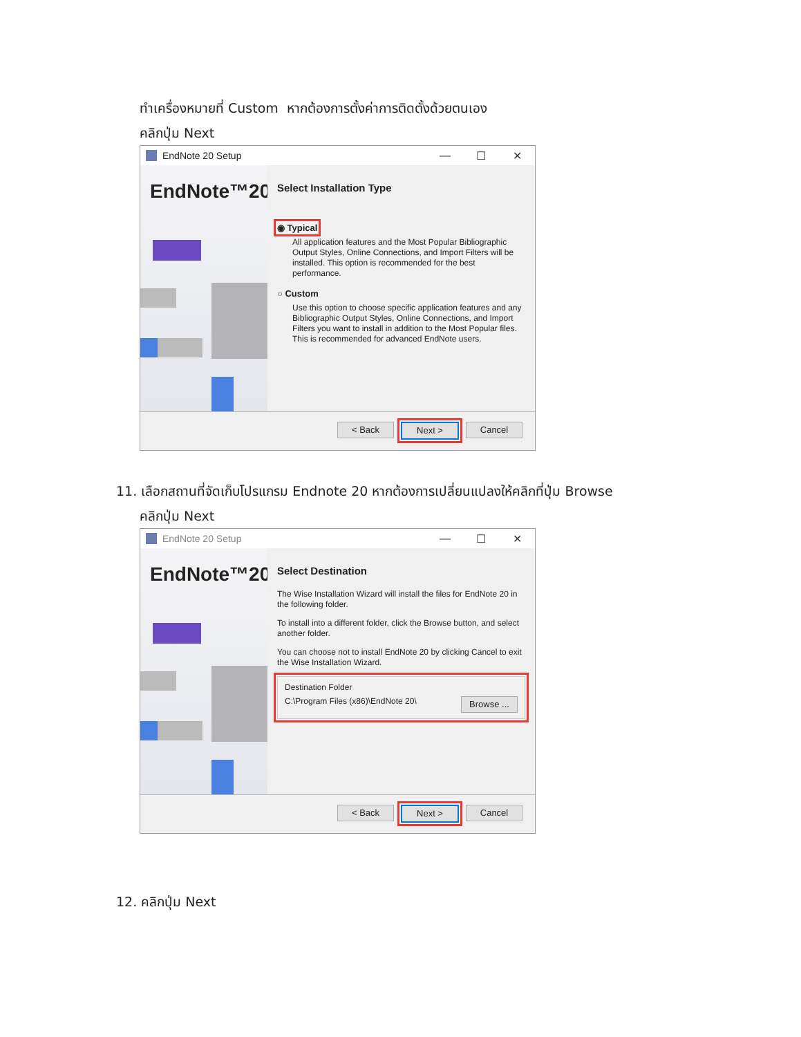ทำเครื่องหมายที่ Custom หากต้องการตั้งค่าการติดตั้งด้วยตนเอง
คลิกปุ่ม Next
EndNote 20 Setup — ☐ ✕
EndNote™20
Select Installation Type
◉ Typical
All application features and the Most Popular Bibliographic Output Styles, Online Connections, and Import Filters will be installed. This option is recommended for the best performance.
○ Custom
Use this option to choose specific application features and any Bibliographic Output Styles, Online Connections, and Import Filters you want to install in addition to the Most Popular files. This is recommended for advanced EndNote users.
< Back Next > Cancel
11. เลือกสถานที่จัดเก็บโปรแกรม Endnote 20 หากต้องการเปลี่ยนแปลงให้คลิกที่ปุ่ม Browse
คลิกปุ่ม Next
EndNote 20 Setup — ☐ ✕
EndNote™20
Select Destination
The Wise Installation Wizard will install the files for EndNote 20 in the following folder.
To install into a different folder, click the Browse button, and select another folder.
You can choose not to install EndNote 20 by clicking Cancel to exit the Wise Installation Wizard.
Destination Folder
C:\Program Files (x86)\EndNote 20\ Browse ...
< Back Next > Cancel
12. คลิกปุ่ม Next